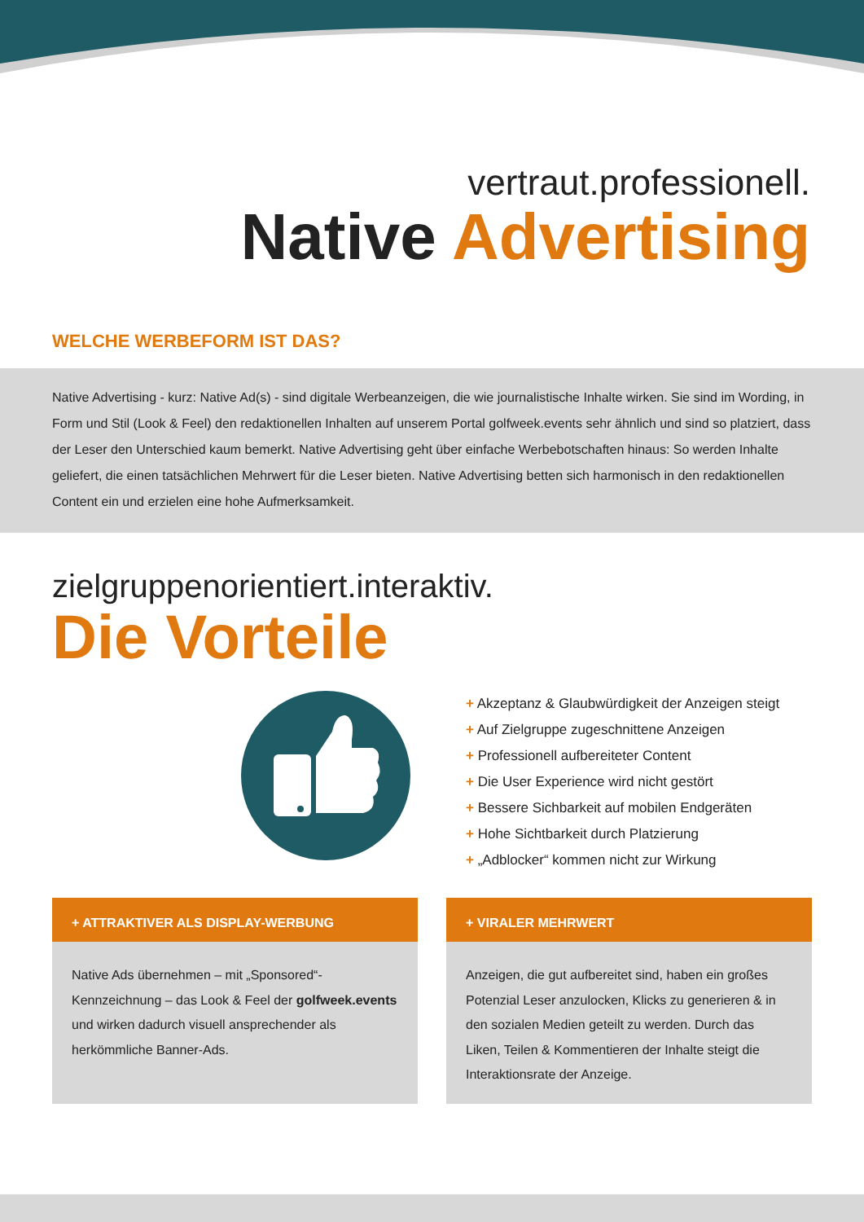vertraut.professionell.
Native Advertising
WELCHE WERBEFORM IST DAS?
Native Advertising - kurz: Native Ad(s) - sind digitale Werbeanzeigen, die wie journalistische Inhalte wirken. Sie sind im Wording, in Form und Stil (Look & Feel) den redaktionellen Inhalten auf unserem Portal golfweek.events sehr ähnlich und sind so platziert, dass der Leser den Unterschied kaum bemerkt. Native Advertising geht über einfache Werbebotschaften hinaus: So werden Inhalte geliefert, die einen tatsächlichen Mehrwert für die Leser bieten. Native Advertising betten sich harmonisch in den redaktionellen Content ein und erzielen eine hohe Aufmerksamkeit.
zielgruppenorientiert.interaktiv.
Die Vorteile
+ Akzeptanz & Glaubwürdigkeit der Anzeigen steigt
+ Auf Zielgruppe zugeschnittene Anzeigen
+ Professionell aufbereiteter Content
+ Die User Experience wird nicht gestört
+ Bessere Sichbarkeit auf mobilen Endgeräten
+ Hohe Sichtbarkeit durch Platzierung
+ „Adblocker“ kommen nicht zur Wirkung
+ ATTRAKTIVER ALS DISPLAY-WERBUNG
Native Ads übernehmen – mit „Sponsored“-Kennzeichnung – das Look & Feel der golfweek.events und wirken dadurch visuell ansprechender als herkömmliche Banner-Ads.
+ VIRALER MEHRWERT
Anzeigen, die gut aufbereitet sind, haben ein großes Potenzial Leser anzulocken, Klicks zu generieren & in den sozialen Medien geteilt zu werden. Durch das Liken, Teilen & Kommentieren der Inhalte steigt die Interaktionsrate der Anzeige.